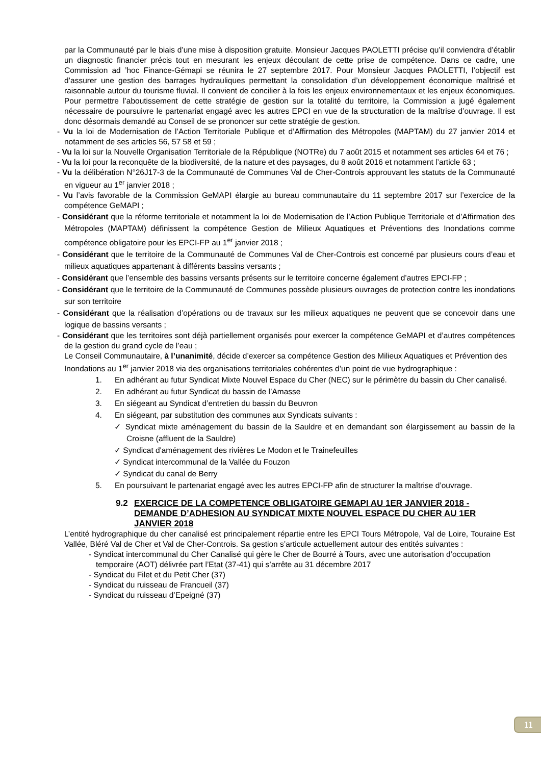par la Communauté par le biais d’une mise à disposition gratuite. Monsieur Jacques PAOLETTI précise qu’il conviendra d’établir un diagnostic financier précis tout en mesurant les enjeux découlant de cette prise de compétence. Dans ce cadre, une Commission ad ’hoc Finance-Gémapi se réunira le 27 septembre 2017. Pour Monsieur Jacques PAOLETTI, l’objectif est d’assurer une gestion des barrages hydrauliques permettant la consolidation d’un développement économique maîtrisé et raisonnable autour du tourisme fluvial. Il convient de concilier à la fois les enjeux environnementaux et les enjeux économiques. Pour permettre l’aboutissement de cette stratégie de gestion sur la totalité du territoire, la Commission a jugé également nécessaire de poursuivre le partenariat engagé avec les autres EPCI en vue de la structuration de la maîtrise d’ouvrage. Il est donc désormais demandé au Conseil de se prononcer sur cette stratégie de gestion.
- Vu la loi de Modernisation de l’Action Territoriale Publique et d’Affirmation des Métropoles (MAPTAM) du 27 janvier 2014 et notamment de ses articles 56, 57 58 et 59 ;
- Vu la loi sur la Nouvelle Organisation Territoriale de la République (NOTRe) du 7 août 2015 et notamment ses articles 64 et 76 ;
- Vu la loi pour la reconquête de la biodiversité, de la nature et des paysages, du 8 août 2016 et notamment l’article 63 ;
- Vu la délibération N°26J17-3 de la Communauté de Communes Val de Cher-Controis approuvant les statuts de la Communauté en vigueur au 1<sup>er</sup> janvier 2018 ;
- Vu l’avis favorable de la Commission GeMAPI élargie au bureau communautaire du 11 septembre 2017 sur l’exercice de la compétence GeMAPI ;
- Considérant que la réforme territoriale et notamment la loi de Modernisation de l’Action Publique Territoriale et d’Affirmation des Métropoles (MAPTAM) définissent la compétence Gestion de Milieux Aquatiques et Préventions des Inondations comme compétence obligatoire pour les EPCI-FP au 1<sup>er</sup> janvier 2018 ;
- Considérant que le territoire de la Communauté de Communes Val de Cher-Controis est concerné par plusieurs cours d’eau et milieux aquatiques appartenant à différents bassins versants ;
- Considérant que l’ensemble des bassins versants présents sur le territoire concerne également d’autres EPCI-FP ;
- Considérant que le territoire de la Communauté de Communes possède plusieurs ouvrages de protection contre les inondations sur son territoire
- Considérant que la réalisation d’opérations ou de travaux sur les milieux aquatiques ne peuvent que se concevoir dans une logique de bassins versants ;
- Considérant que les territoires sont déjà partiellement organisés pour exercer la compétence GeMAPI et d’autres compétences de la gestion du grand cycle de l’eau ;
Le Conseil Communautaire, à l’unanimité, décide d’exercer sa compétence Gestion des Milieux Aquatiques et Prévention des Inondations au 1<sup>er</sup> janvier 2018 via des organisations territoriales cohérentes d’un point de vue hydrographique :
1. En adhérant au futur Syndicat Mixte Nouvel Espace du Cher (NEC) sur le périmètre du bassin du Cher canalisé.
2. En adhérant au futur Syndicat du bassin de l’Amasse
3. En siégeant au Syndicat d’entretien du bassin du Beuvron
4. En siégeant, par substitution des communes aux Syndicats suivants :
✓ Syndicat mixte aménagement du bassin de la Sauldre et en demandant son élargissement au bassin de la Croisne (affluent de la Sauldre)
✓ Syndicat d'aménagement des rivières Le Modon et le Trainefeuilles
✓ Syndicat intercommunal de la Vallée du Fouzon
✓ Syndicat du canal de Berry
5. En poursuivant le partenariat engagé avec les autres EPCI-FP afin de structurer la maîtrise d’ouvrage.
9.2 EXERCICE DE LA COMPETENCE OBLIGATOIRE GEMAPI AU 1ER JANVIER 2018 - DEMANDE D’ADHESION AU SYNDICAT MIXTE NOUVEL ESPACE DU CHER AU 1ER JANVIER 2018
L’entité hydrographique du cher canalisé est principalement répartie entre les EPCI Tours Métropole, Val de Loire, Touraine Est Vallée, Bléré Val de Cher et Val de Cher-Controis. Sa gestion s’articule actuellement autour des entités suivantes :
- Syndicat intercommunal du Cher Canalisé qui gère le Cher de Bourré à Tours, avec une autorisation d’occupation temporaire (AOT) délivrée part l’Etat (37-41) qui s’arrête au 31 décembre 2017
- Syndicat du Filet et du Petit Cher (37)
- Syndicat du ruisseau de Francueil (37)
- Syndicat du ruisseau d’Epeigné (37)
11